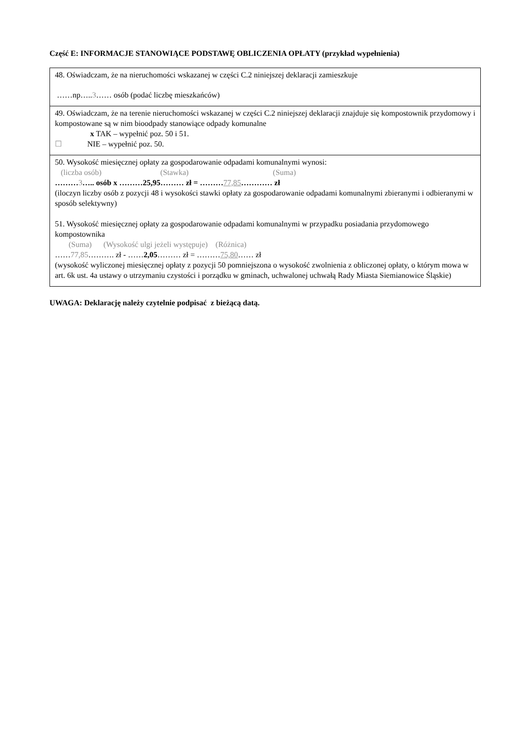Część E: INFORMACJE STANOWIĄCE PODSTAWĘ OBLICZENIA OPŁATY (przykład wypełnienia)
| 48. Oświadczam, że na nieruchomości wskazanej w części C.2 niniejszej deklaracji zamieszkuje ……np….. 3 …… osób (podać liczbę mieszkańców) |
| 49. Oświadczam, że na terenie nieruchomości wskazanej w części C.2 niniejszej deklaracji znajduje się kompostownik przydomowy i kompostowane są w nim bioodpady stanowiące odpady komunalne x TAK – wypełnić poz. 50 i 51. ☐ NIE – wypełnić poz. 50. |
| 50. Wysokość miesięcznej opłaty za gospodarowanie odpadami komunalnymi wynosi: (liczba osób) (Stawka) (Suma) ……… 3 ….. osób x ………25,95……… zł = ……… 77,85 ………… zł (iloczyn liczby osób z pozycji 48 i wysokości stawki opłaty za gospodarowanie odpadami komunalnymi zbieranymi i odbieranymi w sposób selektywny) 51. Wysokość miesięcznej opłaty za gospodarowanie odpadami komunalnymi w przypadku posiadania przydomowego kompostownika (Suma) (Wysokość ulgi jeżeli występuje) (Różnica) …… 77,85 ………. zł - …… 2,05 ……… zł = ……… 75,80 …… zł (wysokość wyliczonej miesięcznej opłaty z pozycji 50 pomniejszona o wysokość zwolnienia z obliczonej opłaty, o którym mowa w art. 6k ust. 4a ustawy o utrzymaniu czystości i porządku w gminach, uchwalonej uchwałą Rady Miasta Siemianowice Śląskie) |
UWAGA: Deklarację należy czytelnie podpisać z bieżącą datą.